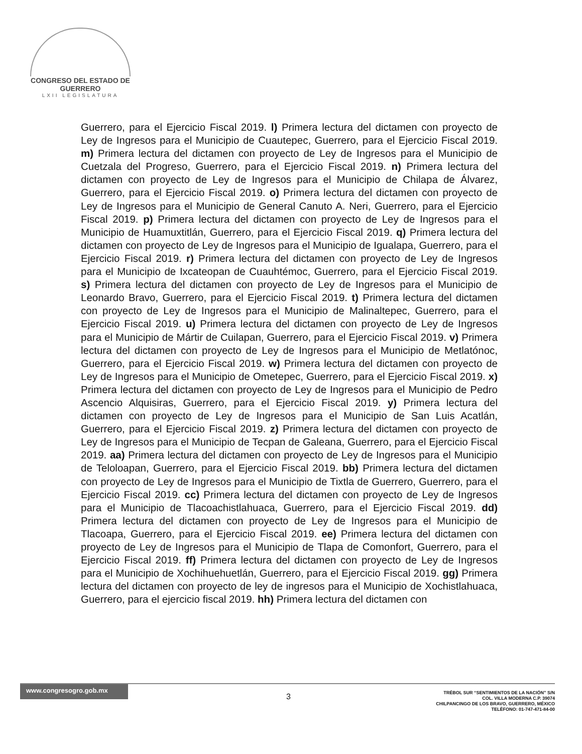CONGRESO DEL ESTADO DE GUERRERO
LXII LEGISLATURA
Guerrero, para el Ejercicio Fiscal 2019. l) Primera lectura del dictamen con proyecto de Ley de Ingresos para el Municipio de Cuautepec, Guerrero, para el Ejercicio Fiscal 2019. m) Primera lectura del dictamen con proyecto de Ley de Ingresos para el Municipio de Cuetzala del Progreso, Guerrero, para el Ejercicio Fiscal 2019. n) Primera lectura del dictamen con proyecto de Ley de Ingresos para el Municipio de Chilapa de Álvarez, Guerrero, para el Ejercicio Fiscal 2019. o) Primera lectura del dictamen con proyecto de Ley de Ingresos para el Municipio de General Canuto A. Neri, Guerrero, para el Ejercicio Fiscal 2019. p) Primera lectura del dictamen con proyecto de Ley de Ingresos para el Municipio de Huamuxtitlán, Guerrero, para el Ejercicio Fiscal 2019. q) Primera lectura del dictamen con proyecto de Ley de Ingresos para el Municipio de Igualapa, Guerrero, para el Ejercicio Fiscal 2019. r) Primera lectura del dictamen con proyecto de Ley de Ingresos para el Municipio de Ixcateopan de Cuauhtémoc, Guerrero, para el Ejercicio Fiscal 2019. s) Primera lectura del dictamen con proyecto de Ley de Ingresos para el Municipio de Leonardo Bravo, Guerrero, para el Ejercicio Fiscal 2019. t) Primera lectura del dictamen con proyecto de Ley de Ingresos para el Municipio de Malinaltepec, Guerrero, para el Ejercicio Fiscal 2019. u) Primera lectura del dictamen con proyecto de Ley de Ingresos para el Municipio de Mártir de Cuilapan, Guerrero, para el Ejercicio Fiscal 2019. v) Primera lectura del dictamen con proyecto de Ley de Ingresos para el Municipio de Metlatónoc, Guerrero, para el Ejercicio Fiscal 2019. w) Primera lectura del dictamen con proyecto de Ley de Ingresos para el Municipio de Ometepec, Guerrero, para el Ejercicio Fiscal 2019. x) Primera lectura del dictamen con proyecto de Ley de Ingresos para el Municipio de Pedro Ascencio Alquisiras, Guerrero, para el Ejercicio Fiscal 2019. y) Primera lectura del dictamen con proyecto de Ley de Ingresos para el Municipio de San Luis Acatlán, Guerrero, para el Ejercicio Fiscal 2019. z) Primera lectura del dictamen con proyecto de Ley de Ingresos para el Municipio de Tecpan de Galeana, Guerrero, para el Ejercicio Fiscal 2019. aa) Primera lectura del dictamen con proyecto de Ley de Ingresos para el Municipio de Teloloapan, Guerrero, para el Ejercicio Fiscal 2019. bb) Primera lectura del dictamen con proyecto de Ley de Ingresos para el Municipio de Tixtla de Guerrero, Guerrero, para el Ejercicio Fiscal 2019. cc) Primera lectura del dictamen con proyecto de Ley de Ingresos para el Municipio de Tlacoachistlahuaca, Guerrero, para el Ejercicio Fiscal 2019. dd) Primera lectura del dictamen con proyecto de Ley de Ingresos para el Municipio de Tlacoapa, Guerrero, para el Ejercicio Fiscal 2019. ee) Primera lectura del dictamen con proyecto de Ley de Ingresos para el Municipio de Tlapa de Comonfort, Guerrero, para el Ejercicio Fiscal 2019. ff) Primera lectura del dictamen con proyecto de Ley de Ingresos para el Municipio de Xochihuehuetlán, Guerrero, para el Ejercicio Fiscal 2019. gg) Primera lectura del dictamen con proyecto de ley de ingresos para el Municipio de Xochistlahuaca, Guerrero, para el ejercicio fiscal 2019. hh) Primera lectura del dictamen con
www.congresogro.gob.mx
3
TRÉBOL SUR “SENTIMIENTOS DE LA NACIÓN” S/N
COL. VILLA MODERNA C.P. 39074
CHILPANCINGO DE LOS BRAVO, GUERRERO, MÉXICO
TELÉFONO: 01-747-471-84-00